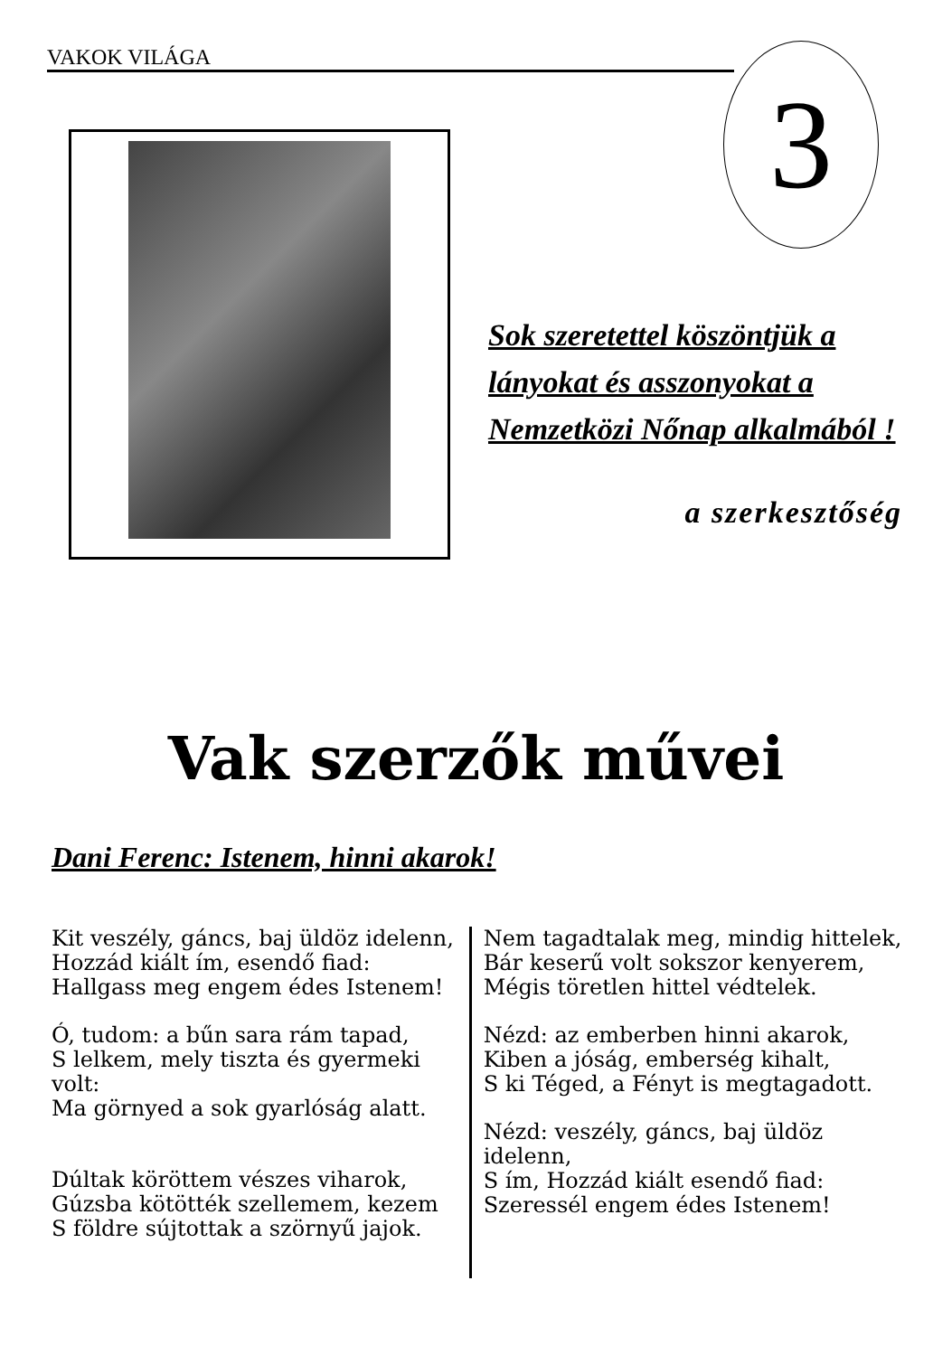VAKOK VILÁGA 3
Sok szeretettel köszöntjük a lányokat és asszonyokat a Nemzetközi Nőnap alkalmából !
a szerkesztőség
Vak szerzők művei
Dani Ferenc: Istenem, hinni akarok!
Kit veszély, gáncs, baj üldöz idelenn,
Hozzád kiált ím, esendő fiad:
Hallgass meg engem édes Istenem!
Ó, tudom: a bűn sara rám tapad,
S lelkem, mely tiszta és gyermeki volt:
Ma görnyed a sok gyarlóság alatt.
Dúltak köröttem vészes viharok,
Gúzsba kötötték szellemem, kezem
S földre sújtottak a szörnyű jajok.
Nem tagadtalak meg, mindig hittelek,
Bár keserű volt sokszor kenyerem,
Mégis töretlen hittel védtelek.
Nézd: az emberben hinni akarok,
Kiben a jóság, emberség kihalt,
S ki Téged, a Fényt is megtagadott.
Nézd: veszély, gáncs, baj üldöz idelenn,
S ím, Hozzád kiált esendő fiad:
Szeressél engem édes Istenem!